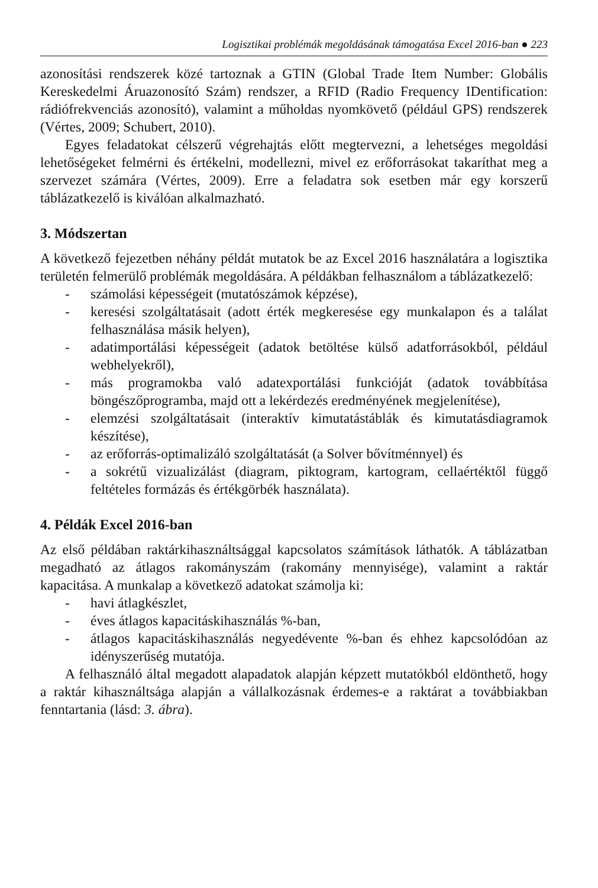Logisztikai problémák megoldásának támogatása Excel 2016-ban ● 223
azonosítási rendszerek közé tartoznak a GTIN (Global Trade Item Number: Globális Kereskedelmi Áruazonosító Szám) rendszer, a RFID (Radio Frequency IDentification: rádiófrekvenciás azonosító), valamint a műholdas nyomkövető (például GPS) rendszerek (Vértes, 2009; Schubert, 2010).
Egyes feladatokat célszerű végrehajtás előtt megtervezni, a lehetséges megoldási lehetőségeket felmérni és értékelni, modellezni, mivel ez erőforrásokat takaríthat meg a szervezet számára (Vértes, 2009). Erre a feladatra sok esetben már egy korszerű táblázatkezelő is kiválóan alkalmazható.
3. Módszertan
A következő fejezetben néhány példát mutatok be az Excel 2016 használatára a logisztika területén felmerülő problémák megoldására. A példákban felhasználom a táblázatkezelő:
- számolási képességeit (mutatószámok képzése),
- keresési szolgáltatásait (adott érték megkeresése egy munkalapon és a találat felhasználása másik helyen),
- adatimportálási képességeit (adatok betöltése külső adatforrásokból, például webhelyekről),
- más programokba való adatexportálási funkcióját (adatok továbbítása böngészőprogramba, majd ott a lekérdezés eredményének megjelenítése),
- elemzési szolgáltatásait (interaktív kimutatástáblák és kimutatásdiagramok készítése),
- az erőforrás-optimalizáló szolgáltatását (a Solver bővítménnyel) és
- a sokrétű vizualizálást (diagram, piktogram, kartogram, cellaértéktől függő feltételes formázás és értékgörbék használata).
4. Példák Excel 2016-ban
Az első példában raktárkihasználtsággal kapcsolatos számítások láthatók. A táblázatban megadható az átlagos rakományszám (rakomány mennyisége), valamint a raktár kapacitása. A munkalap a következő adatokat számolja ki:
- havi átlagkészlet,
- éves átlagos kapacitáskihasználás %-ban,
- átlagos kapacitáskihasználás negyedévente %-ban és ehhez kapcsolódóan az idényszerűség mutatója.
A felhasználó által megadott alapadatok alapján képzett mutatókból eldönthető, hogy a raktár kihasználtsága alapján a vállalkozásnak érdemes-e a raktárat a továbbiakban fenntartania (lásd: 3. ábra).